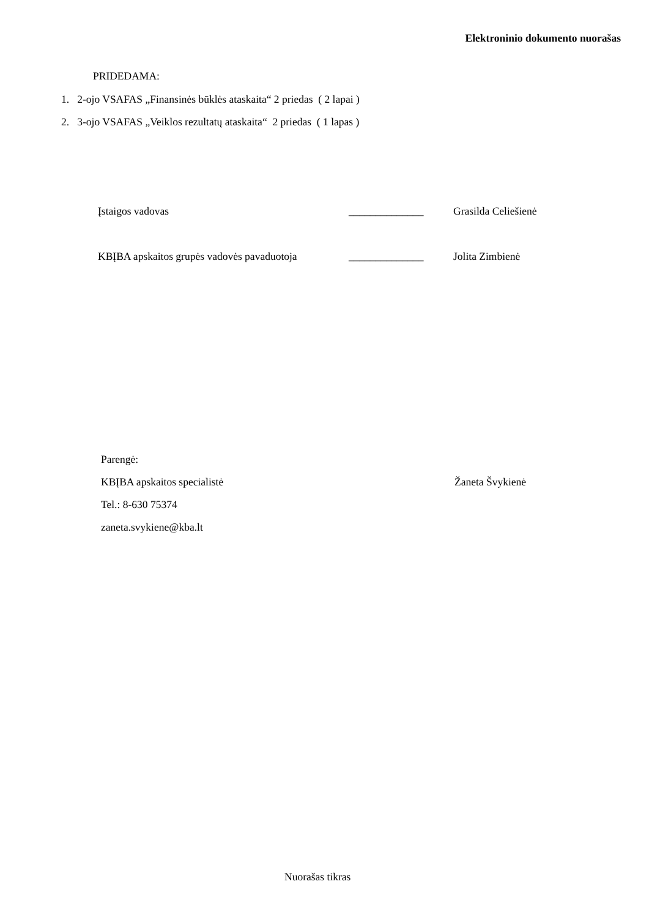Elektroninio dokumento nuorašas
PRIDEDAMA:
1. 2-ojo VSAFAS „Finansinės būklės ataskaita“ 2 priedas ( 2 lapai )
2. 3-ojo VSAFAS „Veiklos rezultatų ataskaita“ 2 priedas ( 1 lapas )
Įstaigos vadovas ______________ Grasilda Celiešienė
KBĮBA apskaitos grupės vadovės pavaduotoja ______________ Jolita Zimbienė
Parengė:
KBĮBA apskaitos specialistė Žaneta Švykienė
Tel.: 8-630 75374
zaneta.svykiene@kba.lt
Nuorašas tikras